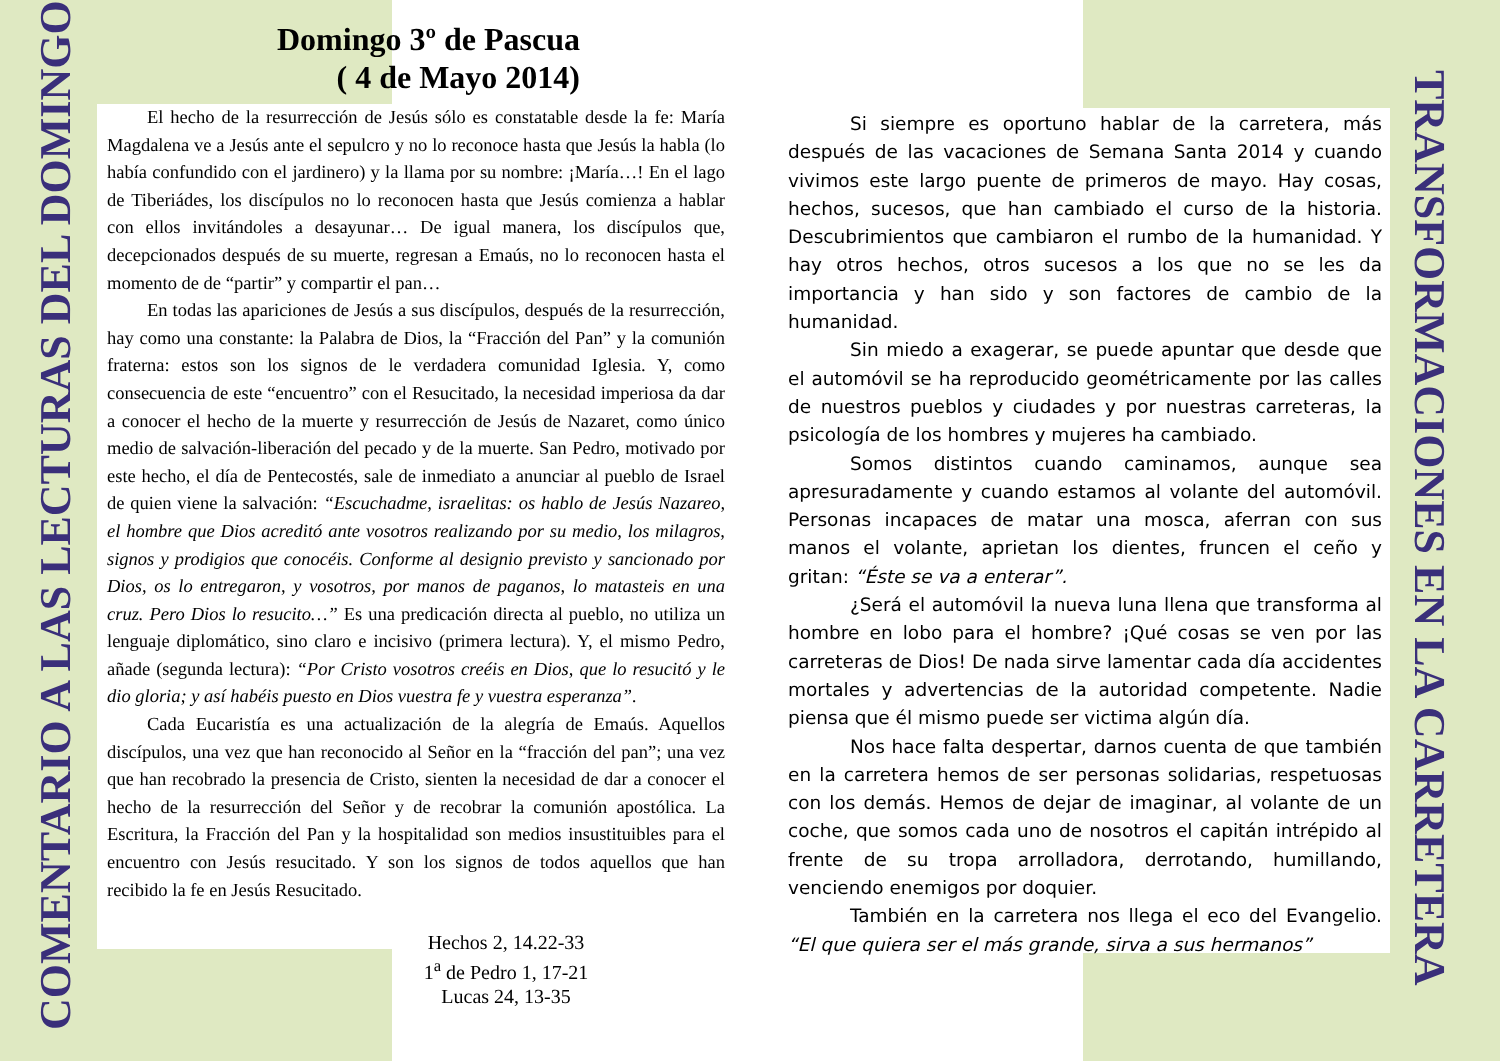COMENTARIO A LAS LECTURAS DEL DOMINGO
Domingo 3º de Pascua
( 4 de Mayo 2014)
El hecho de la resurrección de Jesús sólo es constatable desde la fe: María Magdalena ve a Jesús ante el sepulcro y no lo reconoce hasta que Jesús la habla (lo había confundido con el jardinero) y la llama por su nombre: ¡María…! En el lago de Tiberiádes, los discípulos no lo reconocen hasta que Jesús comienza a hablar con ellos invitándoles a desayunar… De igual manera, los discípulos que, decepcionados después de su muerte, regresan a Emaús, no lo reconocen hasta el momento de de “partir” y compartir el pan…
En todas las apariciones de Jesús a sus discípulos, después de la resurrección, hay como una constante: la Palabra de Dios, la “Fracción del Pan” y la comunión fraterna: estos son los signos de le verdadera comunidad Iglesia. Y, como consecuencia de este “encuentro” con el Resucitado, la necesidad imperiosa da dar a conocer el hecho de la muerte y resurrección de Jesús de Nazaret, como único medio de salvación-liberación del pecado y de la muerte. San Pedro, motivado por este hecho, el día de Pentecostés, sale de inmediato a anunciar al pueblo de Israel de quien viene la salvación: “Escuchadme, israelitas: os hablo de Jesús Nazareo, el hombre que Dios acreditó ante vosotros realizando por su medio, los milagros, signos y prodigios que conocéis. Conforme al designio previsto y sancionado por Dios, os lo entregaron, y vosotros, por manos de paganos, lo matasteis en una cruz. Pero Dios lo resucito…” Es una predicación directa al pueblo, no utiliza un lenguaje diplomático, sino claro e incisivo (primera lectura). Y, el mismo Pedro, añade (segunda lectura): “Por Cristo vosotros creéis en Dios, que lo resucitó y le dio gloria; y así habéis puesto en Dios vuestra fe y vuestra esperanza”.
Cada Eucaristía es una actualización de la alegría de Emaús. Aquellos discípulos, una vez que han reconocido al Señor en la “fracción del pan”; una vez que han recobrado la presencia de Cristo, sienten la necesidad de dar a conocer el hecho de la resurrección del Señor y de recobrar la comunión apostólica. La Escritura, la Fracción del Pan y la hospitalidad son medios insustituibles para el encuentro con Jesús resucitado. Y son los signos de todos aquellos que han recibido la fe en Jesús Resucitado.
Hechos 2, 14.22-33
1<sup>a</sup> de Pedro 1, 17-21
Lucas 24, 13-35
Si siempre es oportuno hablar de la carretera, más después de las vacaciones de Semana Santa 2014 y cuando vivimos este largo puente de primeros de mayo. Hay cosas, hechos, sucesos, que han cambiado el curso de la historia. Descubrimientos que cambiaron el rumbo de la humanidad. Y hay otros hechos, otros sucesos a los que no se les da importancia y han sido y son factores de cambio de la humanidad.
Sin miedo a exagerar, se puede apuntar que desde que el automóvil se ha reproducido geométricamente por las calles de nuestros pueblos y ciudades y por nuestras carreteras, la psicología de los hombres y mujeres ha cambiado.
Somos distintos cuando caminamos, aunque sea apresuradamente y cuando estamos al volante del automóvil. Personas incapaces de matar una mosca, aferran con sus manos el volante, aprietan los dientes, fruncen el ceño y gritan: “Éste se va a enterar”.
¿Será el automóvil la nueva luna llena que transforma al hombre en lobo para el hombre? ¡Qué cosas se ven por las carreteras de Dios! De nada sirve lamentar cada día accidentes mortales y advertencias de la autoridad competente. Nadie piensa que él mismo puede ser victima algún día.
Nos hace falta despertar, darnos cuenta de que también en la carretera hemos de ser personas solidarias, respetuosas con los demás. Hemos de dejar de imaginar, al volante de un coche, que somos cada uno de nosotros el capitán intrépido al frente de su tropa arrolladora, derrotando, humillando, venciendo enemigos por doquier.
También en la carretera nos llega el eco del Evangelio. “El que quiera ser el más grande, sirva a sus hermanos”
TRANSFORMACIONES EN LA CARRETERA